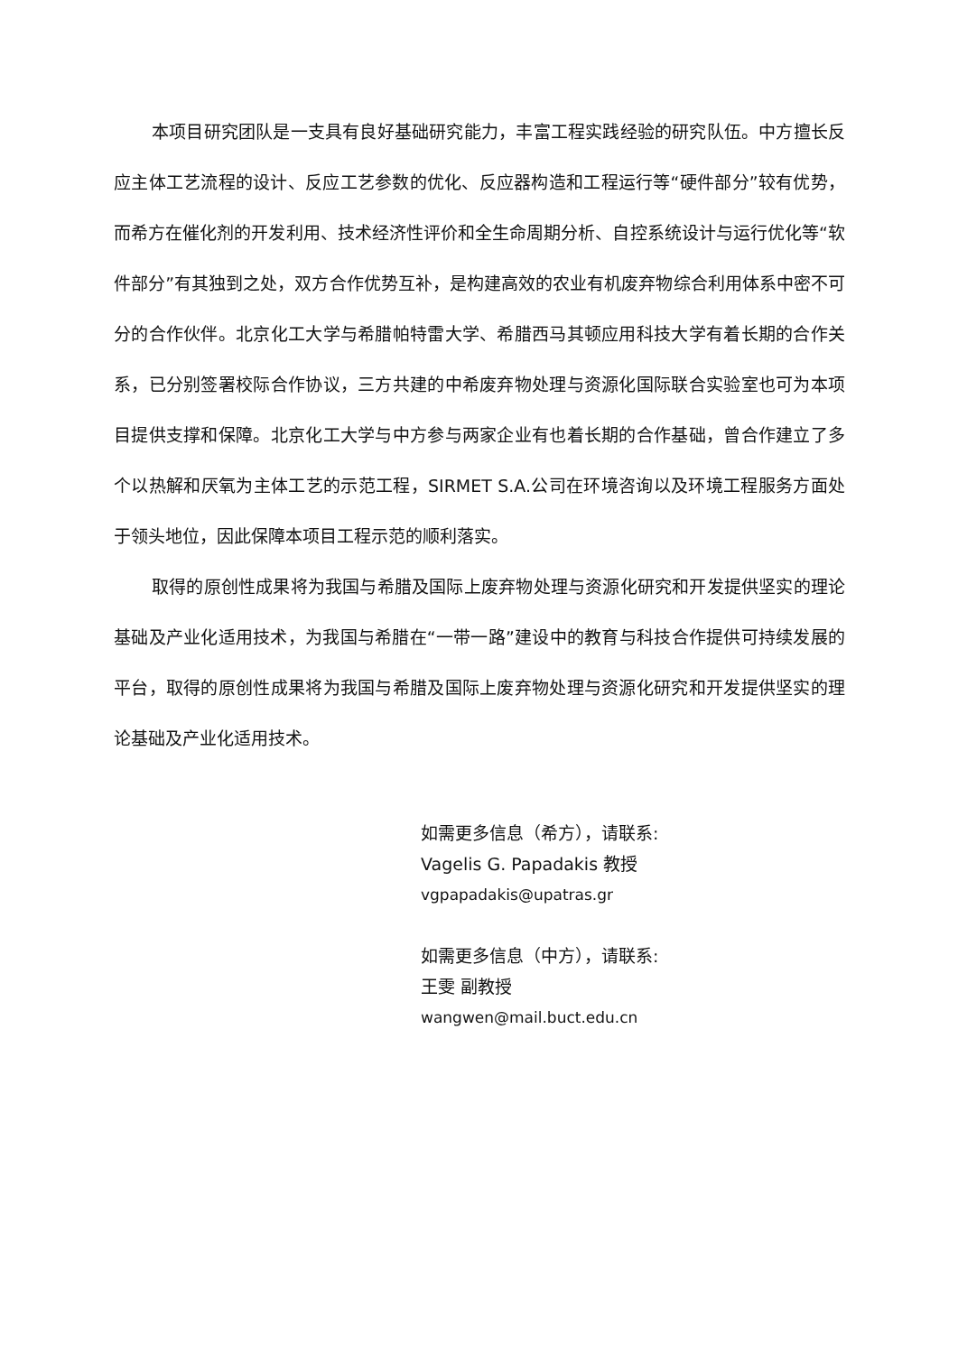本项目研究团队是一支具有良好基础研究能力，丰富工程实践经验的研究队伍。中方擅长反应主体工艺流程的设计、反应工艺参数的优化、反应器构造和工程运行等“硬件部分”较有优势，而希方在催化剂的开发利用、技术经济性评价和全生命周期分析、自控系统设计与运行优化等“软件部分”有其独到之处，双方合作优势互补，是构建高效的农业有机废弃物综合利用体系中密不可分的合作伙伴。北京化工大学与希腊帕特雷大学、希腊西马其顿应用科技大学有着长期的合作关系，已分别签署校际合作协议，三方共建的中希废弃物处理与资源化国际联合实验室也可为本项目提供支撑和保障。北京化工大学与中方参与两家企业有也着长期的合作基础，曾合作建立了多个以热解和厌氧为主体工艺的示范工程，SIRMET S.A.公司在环境咨询以及环境工程服务方面处于领头地位，因此保障本项目工程示范的顺利落实。
取得的原创性成果将为我国与希腊及国际上废弃物处理与资源化研究和开发提供坚实的理论基础及产业化适用技术，为我国与希腊在“一带一路”建设中的教育与科技合作提供可持续发展的平台，取得的原创性成果将为我国与希腊及国际上废弃物处理与资源化研究和开发提供坚实的理论基础及产业化适用技术。
如需更多信息（希方），请联系:
Vagelis G. Papadakis 教授
vgpapadakis@upatras.gr
如需更多信息（中方），请联系:
王雯 副教授
wangwen@mail.buct.edu.cn